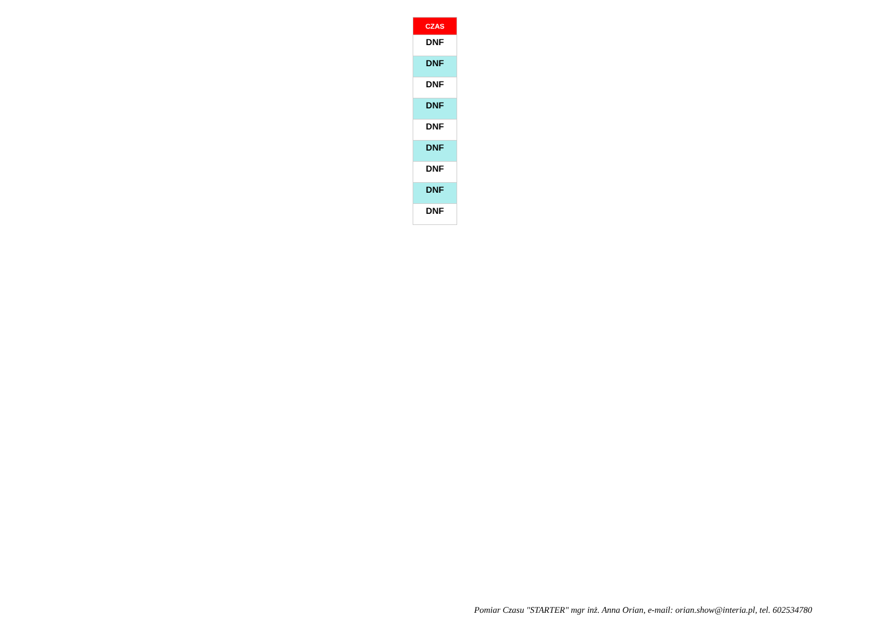| CZAS |
| --- |
| DNF |
| DNF |
| DNF |
| DNF |
| DNF |
| DNF |
| DNF |
| DNF |
| DNF |
Pomiar Czasu "STARTER" mgr inż. Anna Orian, e-mail: orian.show@interia.pl, tel. 602534780